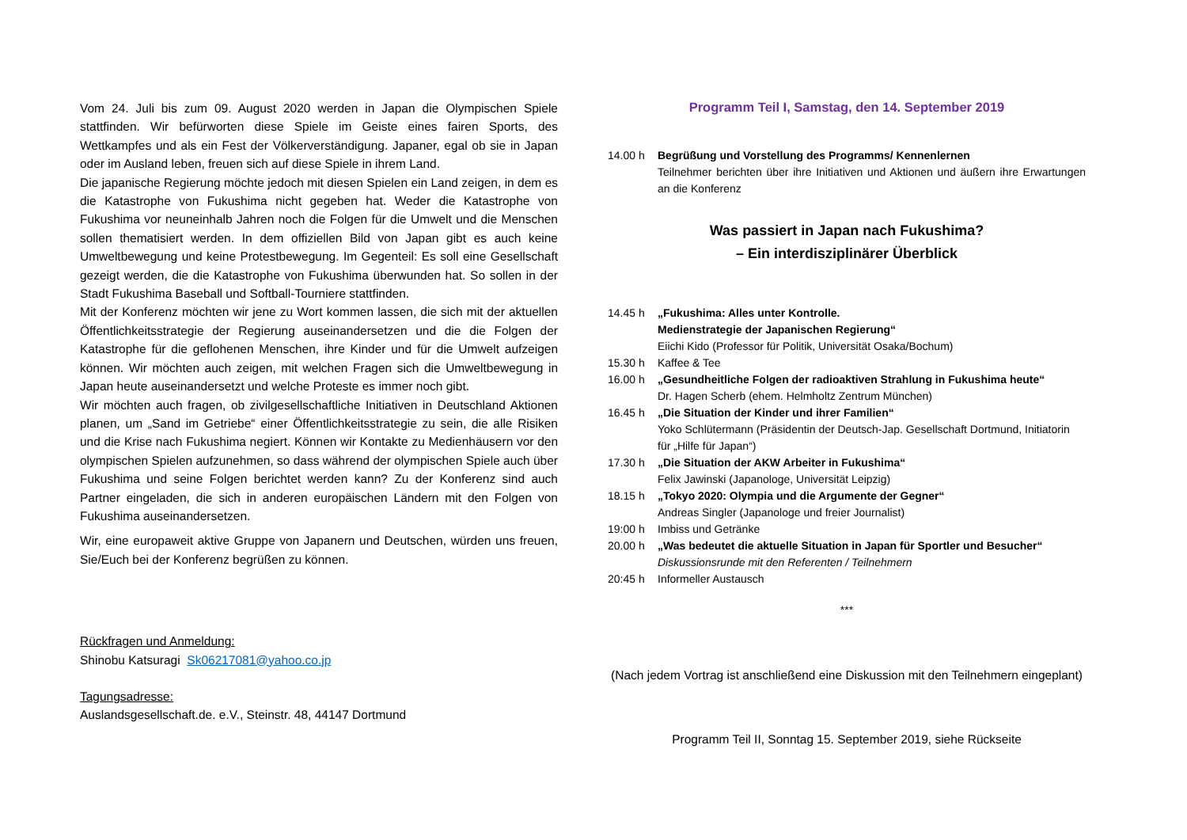Vom 24. Juli bis zum 09. August 2020 werden in Japan die Olympischen Spiele stattfinden. Wir befürworten diese Spiele im Geiste eines fairen Sports, des Wettkampfes und als ein Fest der Völkerverständigung. Japaner, egal ob sie in Japan oder im Ausland leben, freuen sich auf diese Spiele in ihrem Land.
Die japanische Regierung möchte jedoch mit diesen Spielen ein Land zeigen, in dem es die Katastrophe von Fukushima nicht gegeben hat. Weder die Katastrophe von Fukushima vor neuneinhalb Jahren noch die Folgen für die Umwelt und die Menschen sollen thematisiert werden. In dem offiziellen Bild von Japan gibt es auch keine Umweltbewegung und keine Protestbewegung. Im Gegenteil: Es soll eine Gesellschaft gezeigt werden, die die Katastrophe von Fukushima überwunden hat. So sollen in der Stadt Fukushima Baseball und Softball-Tourniere stattfinden.
Mit der Konferenz möchten wir jene zu Wort kommen lassen, die sich mit der aktuellen Öffentlichkeitsstrategie der Regierung auseinandersetzen und die die Folgen der Katastrophe für die geflohenen Menschen, ihre Kinder und für die Umwelt aufzeigen können. Wir möchten auch zeigen, mit welchen Fragen sich die Umweltbewegung in Japan heute auseinandersetzt und welche Proteste es immer noch gibt.
Wir möchten auch fragen, ob zivilgesellschaftliche Initiativen in Deutschland Aktionen planen, um „Sand im Getriebe“ einer Öffentlichkeitsstrategie zu sein, die alle Risiken und die Krise nach Fukushima negiert. Können wir Kontakte zu Medienhäusern vor den olympischen Spielen aufzunehmen, so dass während der olympischen Spiele auch über Fukushima und seine Folgen berichtet werden kann? Zu der Konferenz sind auch Partner eingeladen, die sich in anderen europäischen Ländern mit den Folgen von Fukushima auseinandersetzen.
Wir, eine europaweit aktive Gruppe von Japanern und Deutschen, würden uns freuen, Sie/Euch bei der Konferenz begrüßen zu können.
Rückfragen und Anmeldung:
Shinobu Katsuragi Sk06217081@yahoo.co.jp
Tagungsadresse:
Auslandsgesellschaft.de. e.V., Steinstr. 48, 44147 Dortmund
Programm Teil I, Samstag, den 14. September 2019
14.00 h Begrüßung und Vorstellung des Programms/ Kennenlernen
Teilnehmer berichten über ihre Initiativen und Aktionen und äußern ihre Erwartungen an die Konferenz
Was passiert in Japan nach Fukushima?
– Ein interdisziplinärer Überblick
14.45 h „Fukushima: Alles unter Kontrolle.
Medienstrategie der Japanischen Regierung“
Eiichi Kido (Professor für Politik, Universität Osaka/Bochum)
15.30 h Kaffee & Tee
16.00 h „Gesundheitliche Folgen der radioaktiven Strahlung in Fukushima heute“
Dr. Hagen Scherb (ehem. Helmholtz Zentrum München)
16.45 h „Die Situation der Kinder und ihrer Familien“
Yoko Schlütermann (Präsidentin der Deutsch-Jap. Gesellschaft Dortmund, Initiatorin für „Hilfe für Japan“)
17.30 h „Die Situation der AKW Arbeiter in Fukushima“
Felix Jawinski (Japanologe, Universität Leipzig)
18.15 h „Tokyo 2020: Olympia und die Argumente der Gegner“
Andreas Singler (Japanologe und freier Journalist)
19:00 h Imbiss und Getränke
20.00 h „Was bedeutet die aktuelle Situation in Japan für Sportler und Besucher“
Diskussionsrunde mit den Referenten / Teilnehmern
20:45 h Informeller Austausch
***
(Nach jedem Vortrag ist anschließend eine Diskussion mit den Teilnehmern eingeplant)
Programm Teil II, Sonntag 15. September 2019, siehe Rückseite